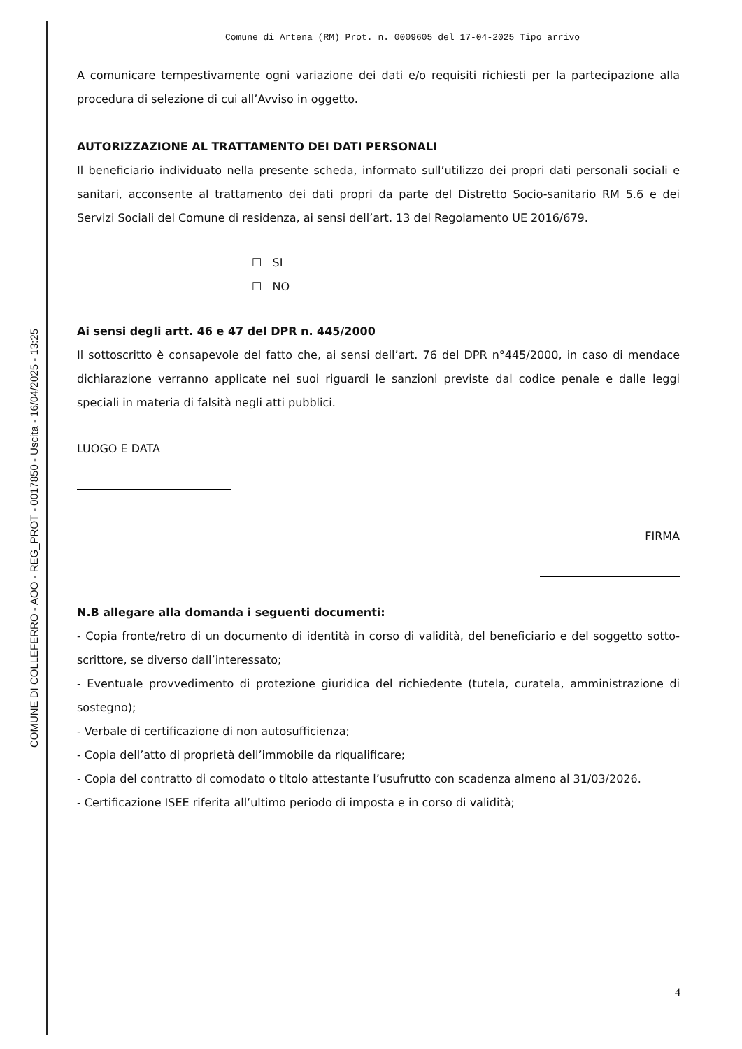COMUNE DI COLLEFERRO - AOO - REG_PROT - 0017850 - Uscita - 16/04/2025 - 13:25
Comune di Artena (RM) Prot. n. 0009605 del 17-04-2025 Tipo arrivo
A comunicare tempestivamente ogni variazione dei dati e/o requisiti richiesti per la partecipazione alla procedura di selezione di cui all’Avviso in oggetto.
AUTORIZZAZIONE AL TRATTAMENTO DEI DATI PERSONALI
Il beneficiario individuato nella presente scheda, informato sull’utilizzo dei propri dati personali sociali e sanitari, acconsente al trattamento dei dati propri da parte del Distretto Socio-sanitario RM 5.6 e dei Servizi Sociali del Comune di residenza, ai sensi dell’art. 13 del Regolamento UE 2016/679.
☐ SI
☐ NO
Ai sensi degli artt. 46 e 47 del DPR n. 445/2000
Il sottoscritto è consapevole del fatto che, ai sensi dell’art. 76 del DPR n°445/2000, in caso di mendace dichiarazione verranno applicate nei suoi riguardi le sanzioni previste dal codice penale e dalle leggi speciali in materia di falsità negli atti pubblici.
LUOGO E DATA
FIRMA
N.B allegare alla domanda i seguenti documenti:
- Copia fronte/retro di un documento di identità in corso di validità, del beneficiario e del soggetto sotto-scrittore, se diverso dall’interessato;
- Eventuale provvedimento di protezione giuridica del richiedente (tutela, curatela, amministrazione di sostegno);
- Verbale di certificazione di non autosufficienza;
- Copia dell’atto di proprietà dell’immobile da riqualificare;
- Copia del contratto di comodato o titolo attestante l’usufrutto con scadenza almeno al 31/03/2026.
- Certificazione ISEE riferita all’ultimo periodo di imposta e in corso di validità;
4